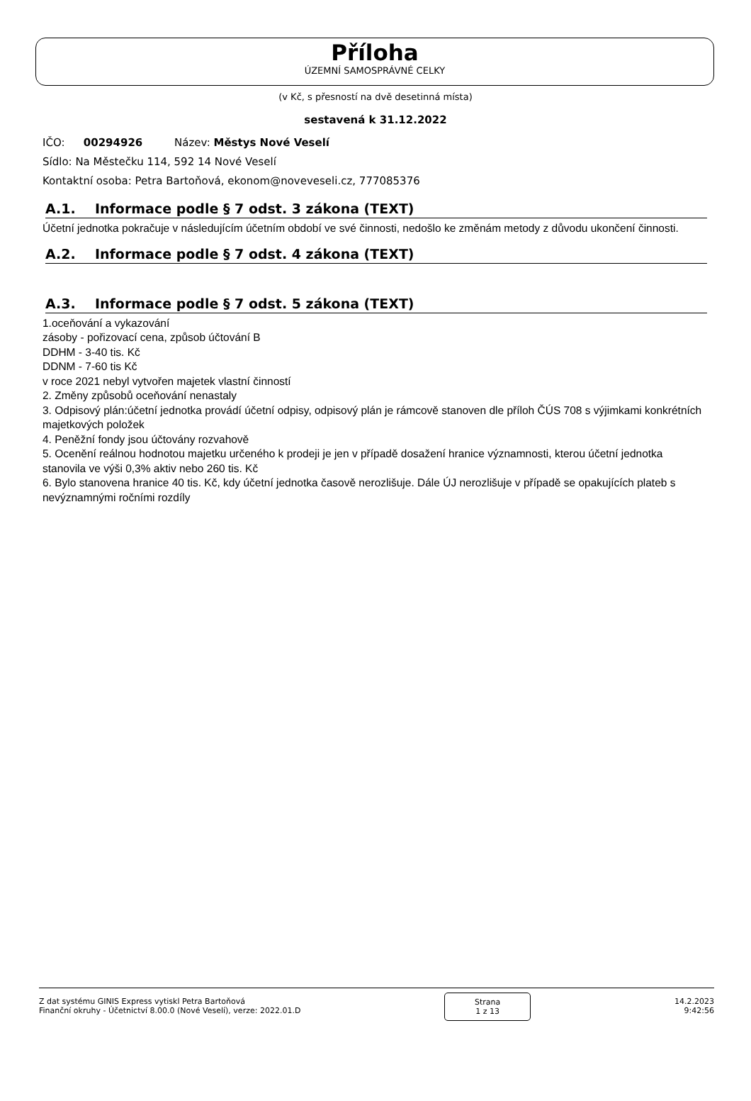Příloha
ÚZEMNÍ SAMOSPRÁVNÉ CELKY
(v Kč, s přesností na dvě desetinná místa)
sestavená k 31.12.2022
IČO: 00294926 Název: Městys Nové Veselí
Sídlo: Na Městečku 114, 592 14 Nové Veselí
Kontaktní osoba: Petra Bartoňová, ekonom@noveveseli.cz, 777085376
A.1. Informace podle § 7 odst. 3 zákona (TEXT)
Účetní jednotka pokračuje v následujícím účetním období ve své činnosti, nedošlo ke změnám metody z důvodu ukončení činnosti.
A.2. Informace podle § 7 odst. 4 zákona (TEXT)
A.3. Informace podle § 7 odst. 5 zákona (TEXT)
1.oceňování a vykazování
zásoby - pořizovací cena, způsob účtování B
DDHM - 3-40 tis. Kč
DDNM - 7-60 tis Kč
v roce 2021 nebyl vytvořen majetek vlastní činností
2. Změny způsobů oceňování nenastaly
3. Odpisový plán:účetní jednotka provádí účetní odpisy, odpisový plán je rámcově stanoven dle příloh ČÚS 708 s výjimkami konkrétních majetkových položek
4. Peněžní fondy jsou účtovány rozvahově
5. Ocenění reálnou hodnotou majetku určeného k prodeji je jen v případě dosažení hranice významnosti, kterou účetní jednotka stanovila ve výši 0,3% aktiv nebo 260 tis. Kč
6. Bylo stanovena hranice 40 tis. Kč, kdy účetní jednotka časově nerozlišuje. Dále ÚJ nerozlišuje v případě se opakujících plateb s nevýznamnými ročními rozdíly
Z dat systému GINIS Express vytiskl Petra Bartoňová
Finanční okruhy - Účetnictví 8.00.0 (Nové Veselí), verze: 2022.01.D
Strana
1 z 13
14.2.2023
9:42:56